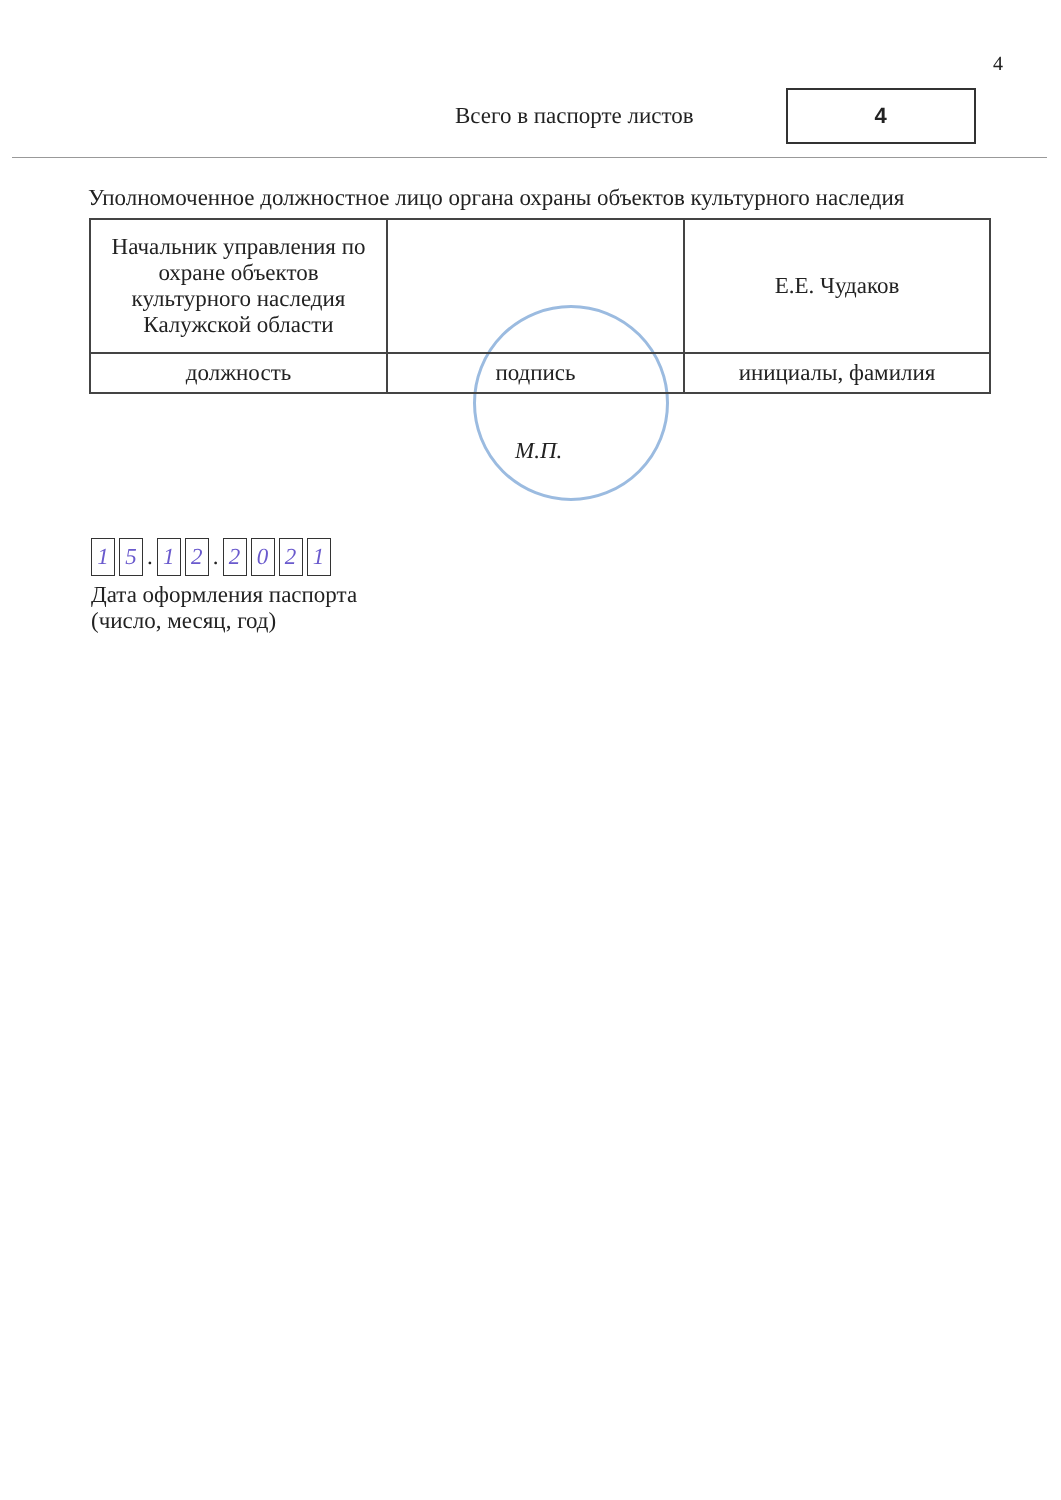4
Всего в паспорте листов
4
Уполномоченное должностное лицо органа охраны объектов культурного наследия
| Начальник управления по охране объектов культурного наследия Калужской области | | Е.Е. Чудаков |
| должность | подпись | инициалы, фамилия |
М.П.
1 5 . 1 2 . 2021
Дата оформления паспорта
(число, месяц, год)